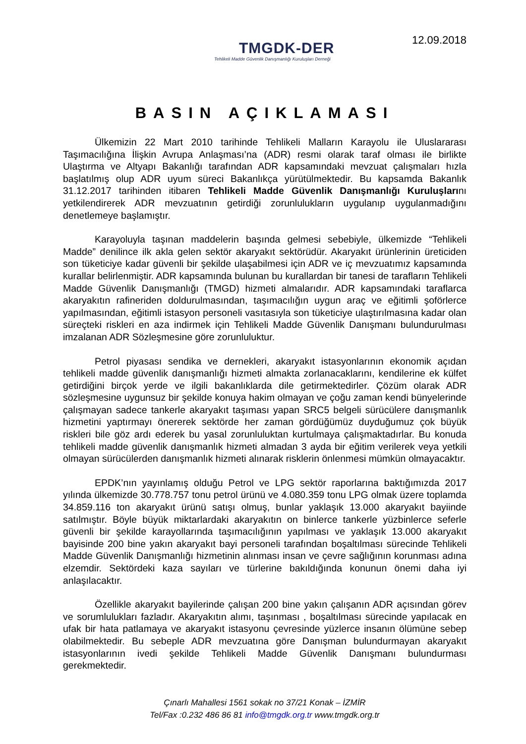TMGDK-DER
Tehlikeli Madde Güvenlik Danışmanlığı Kuruluşları Derneği
12.09.2018
BASIN AÇIKLAMASI
Ülkemizin 22 Mart 2010 tarihinde Tehlikeli Malların Karayolu ile Uluslararası Taşımacılığına İlişkin Avrupa Anlaşması’na (ADR) resmi olarak taraf olması ile birlikte Ulaştırma ve Altyapı Bakanlığı tarafından ADR kapsamındaki mevzuat çalışmaları hızla başlatılmış olup ADR uyum süreci Bakanlıkça yürütülmektedir. Bu kapsamda Bakanlık 31.12.2017 tarihinden itibaren Tehlikeli Madde Güvenlik Danışmanlığı Kuruluşlarını yetkilendirerek ADR mevzuatının getirdiği zorunlulukların uygulanıp uygulanmadığını denetlemeye başlamıştır.
Karayoluyla taşınan maddelerin başında gelmesi sebebiyle, ülkemizde “Tehlikeli Madde” denilince ilk akla gelen sektör akaryakıt sektörüdür. Akaryakıt ürünlerinin üreticiden son tüketiciye kadar güvenli bir şekilde ulaşabilmesi için ADR ve iç mevzuatımız kapsamında kurallar belirlenmiştir. ADR kapsamında bulunan bu kurallardan bir tanesi de tarafların Tehlikeli Madde Güvenlik Danışmanlığı (TMGD) hizmeti almalarıdır. ADR kapsamındaki taraflarca akaryakıtın rafineriden doldurulmasından, taşımacılığın uygun araç ve eğitimli şoförlerce yapılmasından, eğitimli istasyon personeli vasıtasıyla son tüketiciye ulaştırılmasına kadar olan süreçteki riskleri en aza indirmek için Tehlikeli Madde Güvenlik Danışmanı bulundurulması imzalanan ADR Sözleşmesine göre zorunluluktur.
Petrol piyasası sendika ve dernekleri, akaryakıt istasyonlarının ekonomik açıdan tehlikeli madde güvenlik danışmanlığı hizmeti almakta zorlanacaklarını, kendilerine ek külfet getirdiğini birçok yerde ve ilgili bakanlıklarda dile getirmektedirler. Çözüm olarak ADR sözleşmesine uygunsuz bir şekilde konuya hakim olmayan ve çoğu zaman kendi bünyelerinde çalışmayan sadece tankerle akaryakıt taşıması yapan SRC5 belgeli sürücülere danışmanlık hizmetini yaptırmayı önererek sektörde her zaman gördüğümüz duyduğumuz çok büyük riskleri bile göz ardı ederek bu yasal zorunluluktan kurtulmaya çalışmaktadırlar. Bu konuda tehlikeli madde güvenlik danışmanlık hizmeti almadan 3 ayda bir eğitim verilerek veya yetkili olmayan sürücülerden danışmanlık hizmeti alınarak risklerin önlenmesi mümkün olmayacaktır.
EPDK’nın yayınlamış olduğu Petrol ve LPG sektör raporlarına baktığımızda 2017 yılında ülkemizde 30.778.757 tonu petrol ürünü ve 4.080.359 tonu LPG olmak üzere toplamda 34.859.116 ton akaryakıt ürünü satışı olmuş, bunlar yaklaşık 13.000 akaryakıt bayiinde satılmıştır. Böyle büyük miktarlardaki akaryakıtın on binlerce tankerle yüzbinlerce seferle güvenli bir şekilde karayollarında taşımacılığının yapılması ve yaklaşık 13.000 akaryakıt bayisinde 200 bine yakın akaryakıt bayi personeli tarafından boşaltılması sürecinde Tehlikeli Madde Güvenlik Danışmanlığı hizmetinin alınması insan ve çevre sağlığının korunması adına elzemdir. Sektördeki kaza sayıları ve türlerine bakıldığında konunun önemi daha iyi anlaşılacaktır.
Özellikle akaryakıt bayilerinde çalışan 200 bine yakın çalışanın ADR açısından görev ve sorumlulukları fazladır. Akaryakıtın alımı, taşınması , boşaltılması sürecinde yapılacak en ufak bir hata patlamaya ve akaryakıt istasyonu çevresinde yüzlerce insanın ölümüne sebep olabilmektedir. Bu sebeple ADR mevzuatına göre Danışman bulundurmayan akaryakıt istasyonlarının ivedi şekilde Tehlikeli Madde Güvenlik Danışmanı bulundurması gerekmektedir.
Çınarlı Mahallesi 1561 sokak no 37/21 Konak – İZMİR
Tel/Fax :0.232 486 86 81 info@tmgdk.org.tr www.tmgdk.org.tr